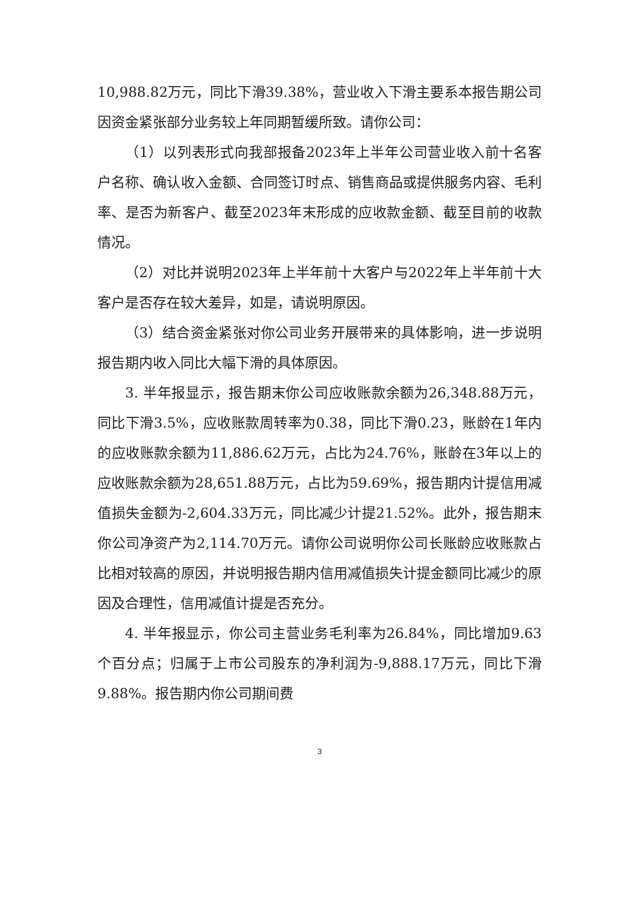10,988.82万元，同比下滑39.38%，营业收入下滑主要系本报告期公司因资金紧张部分业务较上年同期暂缓所致。请你公司：
（1）以列表形式向我部报备2023年上半年公司营业收入前十名客户名称、确认收入金额、合同签订时点、销售商品或提供服务内容、毛利率、是否为新客户、截至2023年末形成的应收款金额、截至目前的收款情况。
（2）对比并说明2023年上半年前十大客户与2022年上半年前十大客户是否存在较大差异，如是，请说明原因。
（3）结合资金紧张对你公司业务开展带来的具体影响，进一步说明报告期内收入同比大幅下滑的具体原因。
3. 半年报显示，报告期末你公司应收账款余额为26,348.88万元，同比下滑3.5%，应收账款周转率为0.38，同比下滑0.23，账龄在1年内的应收账款余额为11,886.62万元，占比为24.76%，账龄在3年以上的应收账款余额为28,651.88万元，占比为59.69%，报告期内计提信用减值损失金额为-2,604.33万元，同比减少计提21.52%。此外，报告期末你公司净资产为2,114.70万元。请你公司说明你公司长账龄应收账款占比相对较高的原因，并说明报告期内信用减值损失计提金额同比减少的原因及合理性，信用减值计提是否充分。
4. 半年报显示，你公司主营业务毛利率为26.84%，同比增加9.63个百分点；归属于上市公司股东的净利润为-9,888.17万元，同比下滑9.88%。报告期内你公司期间费
3